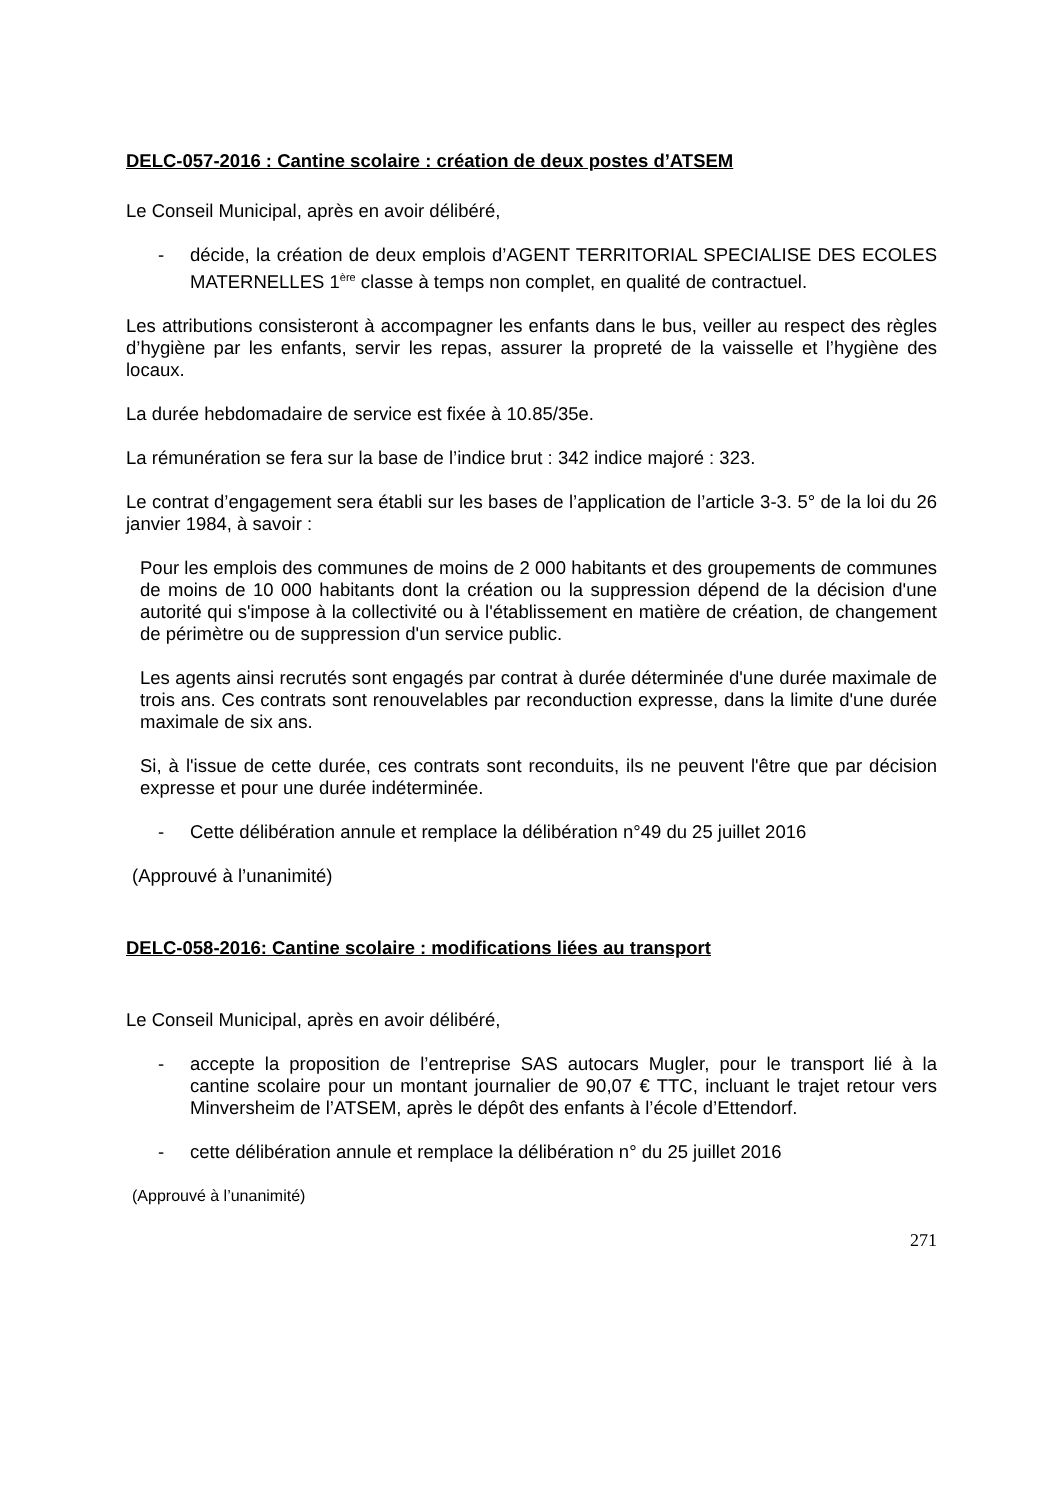DELC-057-2016 : Cantine scolaire : création de deux postes d’ATSEM
Le Conseil Municipal, après en avoir délibéré,
- décide, la création de deux emplois d’AGENT TERRITORIAL SPECIALISE DES ECOLES MATERNELLES 1<sup>ère</sup> classe à temps non complet, en qualité de contractuel.
Les attributions consisteront à accompagner les enfants dans le bus, veiller au respect des règles d’hygiène par les enfants, servir les repas, assurer la propreté de la vaisselle et l’hygiène des locaux.
La durée hebdomadaire de service est fixée à 10.85/35e.
La rémunération se fera sur la base de l’indice brut : 342 indice majoré : 323.
Le contrat d’engagement sera établi sur les bases de l’application de l’article 3-3. 5° de la loi du 26 janvier 1984, à savoir :
Pour les emplois des communes de moins de 2 000 habitants et des groupements de communes de moins de 10 000 habitants dont la création ou la suppression dépend de la décision d'une autorité qui s'impose à la collectivité ou à l'établissement en matière de création, de changement de périmètre ou de suppression d'un service public.
Les agents ainsi recrutés sont engagés par contrat à durée déterminée d'une durée maximale de trois ans. Ces contrats sont renouvelables par reconduction expresse, dans la limite d'une durée maximale de six ans.
Si, à l'issue de cette durée, ces contrats sont reconduits, ils ne peuvent l'être que par décision expresse et pour une durée indéterminée.
- Cette délibération annule et remplace la délibération n°49 du 25 juillet 2016
(Approuvé à l’unanimité)
DELC-058-2016: Cantine scolaire : modifications liées au transport
Le Conseil Municipal, après en avoir délibéré,
- accepte la proposition de l’entreprise SAS autocars Mugler, pour le transport lié à la cantine scolaire pour un montant journalier de 90,07 € TTC, incluant le trajet retour vers Minversheim de l’ATSEM, après le dépôt des enfants à l’école d’Ettendorf.
- cette délibération annule et remplace la délibération n° du 25 juillet 2016
(Approuvé à l’unanimité)
271